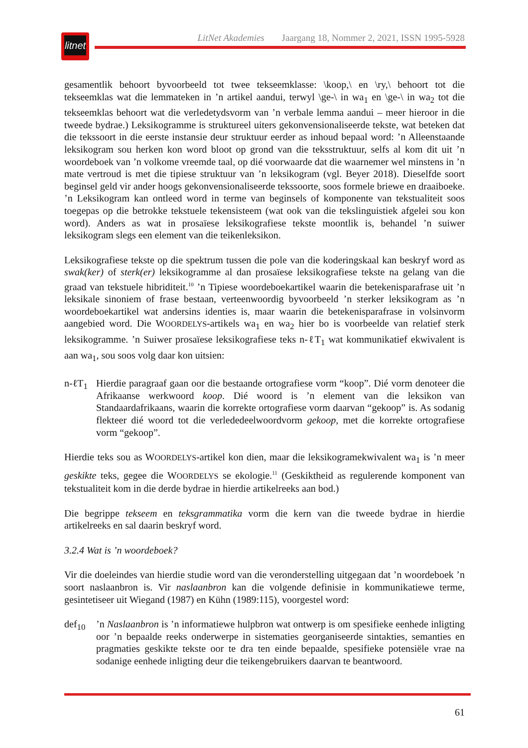litnet
LitNet Akademies Jaargang 18, Nommer 2, 2021, ISSN 1995-5928
gesamentlik behoort byvoorbeeld tot twee tekseemklasse: \koop,\ en \ry,\ behoort tot die tekseemklas wat die lemmateken in ’n artikel aandui, terwyl \ge-\ in wa<sub>1</sub> en \ge-\ in wa<sub>2</sub> tot die tekseemklas behoort wat die verledetydsvorm van ’n verbale lemma aandui – meer hieroor in die tweede bydrae.) Leksikogramme is struktureel uiters gekonvensionaliseerde tekste, wat beteken dat die tekssoort in die eerste instansie deur struktuur eerder as inhoud bepaal word: ’n Alleenstaande leksikogram sou herken kon word bloot op grond van die teksstruktuur, selfs al kom dit uit ’n woordeboek van ’n volkome vreemde taal, op dié voorwaarde dat die waarnemer wel minstens in ’n mate vertroud is met die tipiese struktuur van ’n leksikogram (vgl. Beyer 2018). Dieselfde soort beginsel geld vir ander hoogs gekonvensionaliseerde tekssoorte, soos formele briewe en draaiboeke. ’n Leksikogram kan ontleed word in terme van beginsels of komponente van tekstualiteit soos toegepas op die betrokke tekstuele tekensisteem (wat ook van die tekslinguistiek afgelei sou kon word). Anders as wat in prosaïese leksikografiese tekste moontlik is, behandel ’n suiwer leksikogram slegs een element van die teikenleksikon.
Leksikografiese tekste op die spektrum tussen die pole van die koderingskaal kan beskryf word as swak(ker) of sterk(er) leksikogramme al dan prosaïese leksikografiese tekste na gelang van die graad van tekstuele hibriditeit.<sup>10</sup> ’n Tipiese woordeboekartikel waarin die betekenisparafrase uit ’n leksikale sinoniem of frase bestaan, verteenwoordig byvoorbeeld ’n sterker leksikogram as ’n woordeboekartikel wat andersins identies is, maar waarin die betekenisparafrase in volsinvorm aangebied word. Die WOORDELYS-artikels wa<sub>1</sub> en wa<sub>2</sub> hier bo is voorbeelde van relatief sterk leksikogramme. ’n Suiwer prosaïese leksikografiese teks n-ℓT<sub>1</sub> wat kommunikatief ekwivalent is aan wa<sub>1</sub>, sou soos volg daar kon uitsien:
n-ℓT<sub>1</sub> Hierdie paragraaf gaan oor die bestaande ortografiese vorm “koop”. Dié vorm denoteer die Afrikaanse werkwoord koop. Dié woord is ’n element van die leksikon van Standaardafrikaans, waarin die korrekte ortografiese vorm daarvan “gekoop” is. As sodanig flekteer dié woord tot die verlededeelwoordvorm gekoop, met die korrekte ortografiese vorm “gekoop”.
Hierdie teks sou as WOORDELYS-artikel kon dien, maar die leksikogramekwivalent wa<sub>1</sub> is ’n meer geskikte teks, gegee die WOORDELYS se ekologie.<sup>11</sup> (Geskiktheid as regulerende komponent van tekstualiteit kom in die derde bydrae in hierdie artikelreeks aan bod.)
Die begrippe tekseem en teksgrammatika vorm die kern van die tweede bydrae in hierdie artikelreeks en sal daarin beskryf word.
3.2.4 Wat is ’n woordeboek?
Vir die doeleindes van hierdie studie word van die veronderstelling uitgegaan dat ’n woordeboek ’n soort naslaanbron is. Vir naslaanbron kan die volgende definisie in kommunikatiewe terme, gesintetiseer uit Wiegand (1987) en Kühn (1989:115), voorgestel word:
def<sub>10</sub> ’n Naslaanbron is ’n informatiewe hulpbron wat ontwerp is om spesifieke eenhede inligting oor ’n bepaalde reeks onderwerpe in sistematies georganiseerde sintakties, semanties en pragmaties geskikte tekste oor te dra ten einde bepaalde, spesifieke potensiële vrae na sodanige eenhede inligting deur die teikengebruikers daarvan te beantwoord.
61